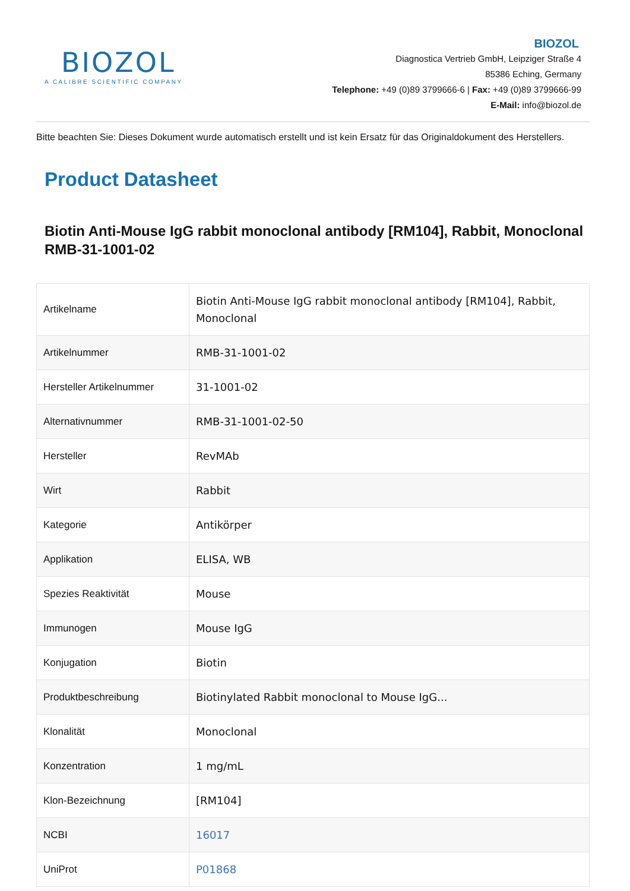BIOZOL
A CALIBRE SCIENTIFIC COMPANY
BIOZOL
Diagnostica Vertrieb GmbH, Leipziger Straße 4
85386 Eching, Germany
Telephone: +49 (0)89 3799666-6 | Fax: +49 (0)89 3799666-99
E-Mail: info@biozol.de
Bitte beachten Sie: Dieses Dokument wurde automatisch erstellt und ist kein Ersatz für das Originaldokument des Herstellers.
Product Datasheet
Biotin Anti-Mouse IgG rabbit monoclonal antibody [RM104], Rabbit, Monoclonal
RMB-31-1001-02
| Artikelname | Biotin Anti-Mouse IgG rabbit monoclonal antibody [RM104], Rabbit, Monoclonal |
| Artikelnummer | RMB-31-1001-02 |
| Hersteller Artikelnummer | 31-1001-02 |
| Alternativnummer | RMB-31-1001-02-50 |
| Hersteller | RevMAb |
| Wirt | Rabbit |
| Kategorie | Antikörper |
| Applikation | ELISA, WB |
| Spezies Reaktivität | Mouse |
| Immunogen | Mouse IgG |
| Konjugation | Biotin |
| Produktbeschreibung | Biotinylated Rabbit monoclonal to Mouse IgG... |
| Klonalität | Monoclonal |
| Konzentration | 1 mg/mL |
| Klon-Bezeichnung | [RM104] |
| NCBI | 16017 |
| UniProt | P01868 |